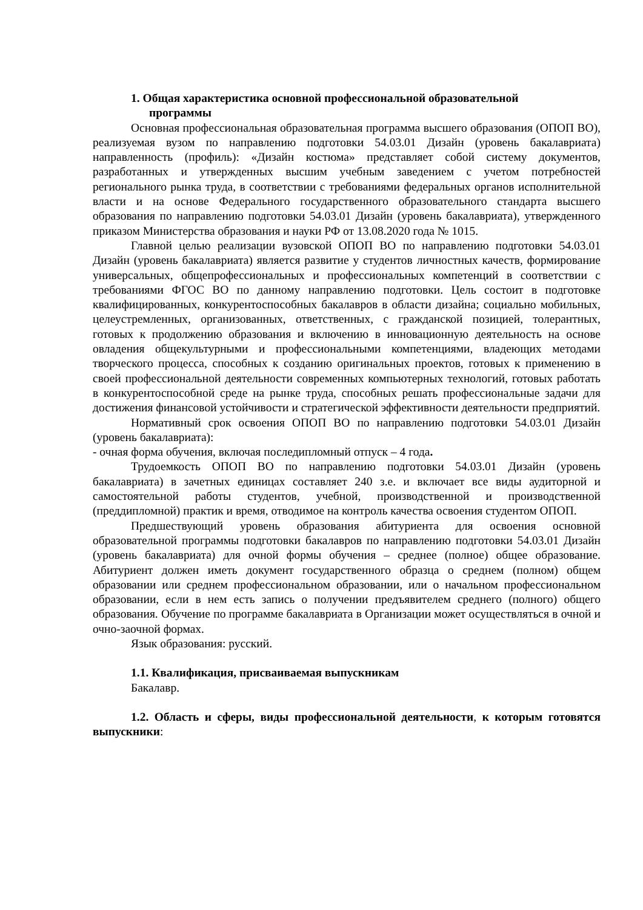1. Общая характеристика основной профессиональной образовательной
программы
Основная профессиональная образовательная программа высшего образования (ОПОП ВО), реализуемая вузом по направлению подготовки 54.03.01 Дизайн (уровень бакалавриата) направленность (профиль): «Дизайн костюма» представляет собой систему документов, разработанных и утвержденных высшим учебным заведением с учетом потребностей регионального рынка труда, в соответствии с требованиями федеральных органов исполнительной власти и на основе Федерального государственного образовательного стандарта высшего образования по направлению подготовки 54.03.01 Дизайн (уровень бакалавриата), утвержденного приказом Министерства образования и науки РФ от 13.08.2020 года № 1015.
Главной целью реализации вузовской ОПОП ВО по направлению подготовки 54.03.01 Дизайн (уровень бакалавриата) является развитие у студентов личностных качеств, формирование универсальных, общепрофессиональных и профессиональных компетенций в соответствии с требованиями ФГОС ВО по данному направлению подготовки. Цель состоит в подготовке квалифицированных, конкурентоспособных бакалавров в области дизайна; социально мобильных, целеустремленных, организованных, ответственных, с гражданской позицией, толерантных, готовых к продолжению образования и включению в инновационную деятельность на основе овладения общекультурными и профессиональными компетенциями, владеющих методами творческого процесса, способных к созданию оригинальных проектов, готовых к применению в своей профессиональной деятельности современных компьютерных технологий, готовых работать в конкурентоспособной среде на рынке труда, способных решать профессиональные задачи для достижения финансовой устойчивости и стратегической эффективности деятельности предприятий.
Нормативный срок освоения ОПОП ВО по направлению подготовки 54.03.01 Дизайн (уровень бакалавриата):
- очная форма обучения, включая последипломный отпуск – 4 года.
Трудоемкость ОПОП ВО по направлению подготовки 54.03.01 Дизайн (уровень бакалавриата) в зачетных единицах составляет 240 з.е. и включает все виды аудиторной и самостоятельной работы студентов, учебной, производственной и производственной (преддипломной) практик и время, отводимое на контроль качества освоения студентом ОПОП.
Предшествующий уровень образования абитуриента для освоения основной образовательной программы подготовки бакалавров по направлению подготовки 54.03.01 Дизайн (уровень бакалавриата) для очной формы обучения – среднее (полное) общее образование. Абитуриент должен иметь документ государственного образца о среднем (полном) общем образовании или среднем профессиональном образовании, или о начальном профессиональном образовании, если в нем есть запись о получении предъявителем среднего (полного) общего образования. Обучение по программе бакалавриата в Организации может осуществляться в очной и очно-заочной формах.
Язык образования: русский.
1.1. Квалификация, присваиваемая выпускникам
Бакалавр.
1.2. Область и сферы, виды профессиональной деятельности, к которым готовятся выпускники: